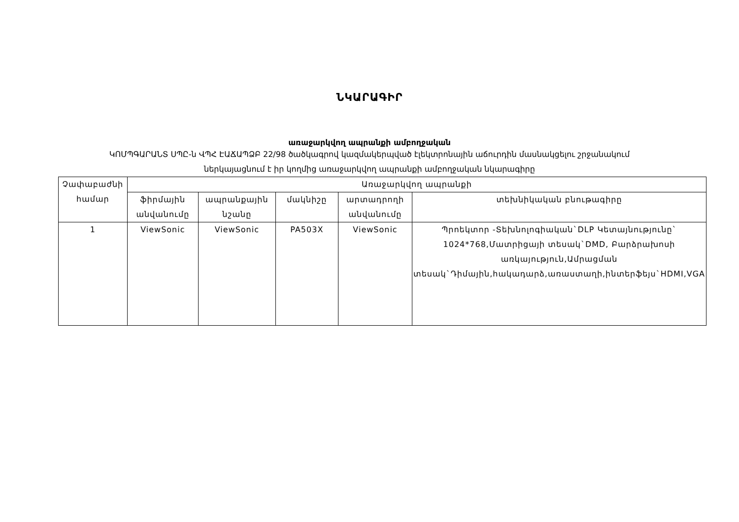ՆԿԱՐԱԳԻՐ
առաջարկվող ապրանքի ամբողջական
ԿՈՄՊԳԱՐԱՆՏ ՍՊԸ-ն ՎՊՀ ԷԱՃԱՊՁԲ 22/98 ծածկագրով կազմակերպված էլեկտրոնային աճուրդին մասնակցելու շրջանակում
ներկայացնում է իր կողմից առաջարկվող ապրանքի ամբողջական նկարագիրը
| Չափաբաժնի համար | Առաջարկվող ապրանքի | | | | |
| --- | --- | --- | --- | --- | --- |
| | ֆիրմային անվանումը | ապրանքային նշանը | մակնիշը | արտադրողի անվանումը | տեխնիկական բնութագիրը |
| 1 | ViewSonic | ViewSonic | PA503X | ViewSonic | Պրոեկտոր -Տեխնոլոգիական`DLP Կետայնությունը` 1024*768,Մատրիցայի տեսակ`DMD, Բարձրախոսի առկայություն,Ամրացման տեսակ`Դիմային,հակադարձ,առաստաղի,ինտերֆեյս`HDMI,VGA |